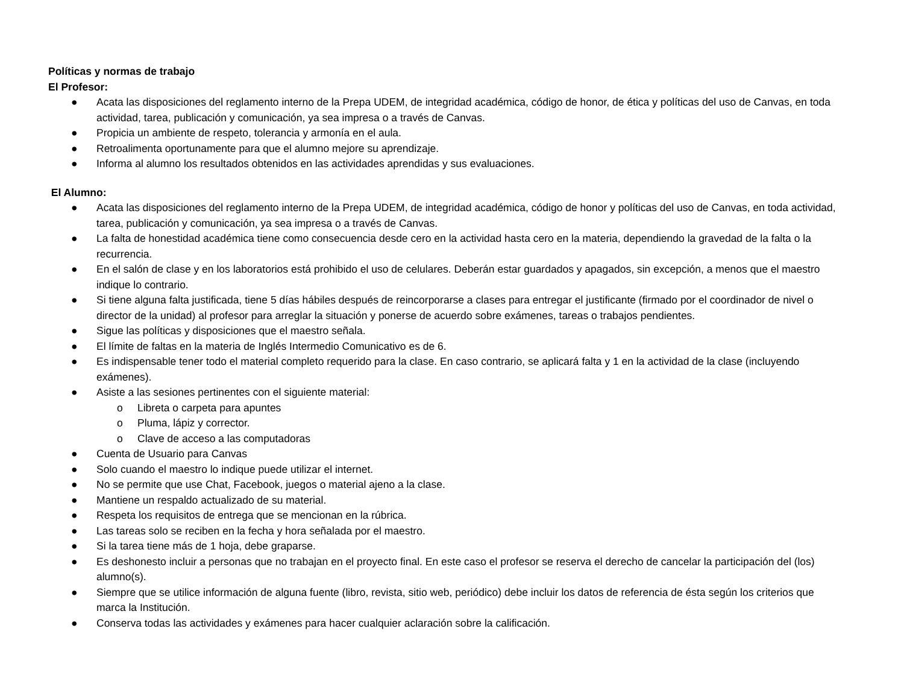Políticas y normas de trabajo
El Profesor:
● Acata las disposiciones del reglamento interno de la Prepa UDEM, de integridad académica, código de honor, de ética y políticas del uso de Canvas, en toda actividad, tarea, publicación y comunicación, ya sea impresa o a través de Canvas.
● Propicia un ambiente de respeto, tolerancia y armonía en el aula.
● Retroalimenta oportunamente para que el alumno mejore su aprendizaje.
● Informa al alumno los resultados obtenidos en las actividades aprendidas y sus evaluaciones.
El Alumno:
● Acata las disposiciones del reglamento interno de la Prepa UDEM, de integridad académica, código de honor y políticas del uso de Canvas, en toda actividad, tarea, publicación y comunicación, ya sea impresa o a través de Canvas.
● La falta de honestidad académica tiene como consecuencia desde cero en la actividad hasta cero en la materia, dependiendo la gravedad de la falta o la recurrencia.
● En el salón de clase y en los laboratorios está prohibido el uso de celulares. Deberán estar guardados y apagados, sin excepción, a menos que el maestro indique lo contrario.
● Si tiene alguna falta justificada, tiene 5 días hábiles después de reincorporarse a clases para entregar el justificante (firmado por el coordinador de nivel o director de la unidad) al profesor para arreglar la situación y ponerse de acuerdo sobre exámenes, tareas o trabajos pendientes.
● Sigue las políticas y disposiciones que el maestro señala.
● El límite de faltas en la materia de Inglés Intermedio Comunicativo es de 6.
● Es indispensable tener todo el material completo requerido para la clase. En caso contrario, se aplicará falta y 1 en la actividad de la clase (incluyendo exámenes).
● Asiste a las sesiones pertinentes con el siguiente material:
o Libreta o carpeta para apuntes
o Pluma, lápiz y corrector.
o Clave de acceso a las computadoras
● Cuenta de Usuario para Canvas
● Solo cuando el maestro lo indique puede utilizar el internet.
● No se permite que use Chat, Facebook, juegos o material ajeno a la clase.
● Mantiene un respaldo actualizado de su material.
● Respeta los requisitos de entrega que se mencionan en la rúbrica.
● Las tareas solo se reciben en la fecha y hora señalada por el maestro.
● Si la tarea tiene más de 1 hoja, debe graparse.
● Es deshonesto incluir a personas que no trabajan en el proyecto final. En este caso el profesor se reserva el derecho de cancelar la participación del (los) alumno(s).
● Siempre que se utilice información de alguna fuente (libro, revista, sitio web, periódico) debe incluir los datos de referencia de ésta según los criterios que marca la Institución.
● Conserva todas las actividades y exámenes para hacer cualquier aclaración sobre la calificación.